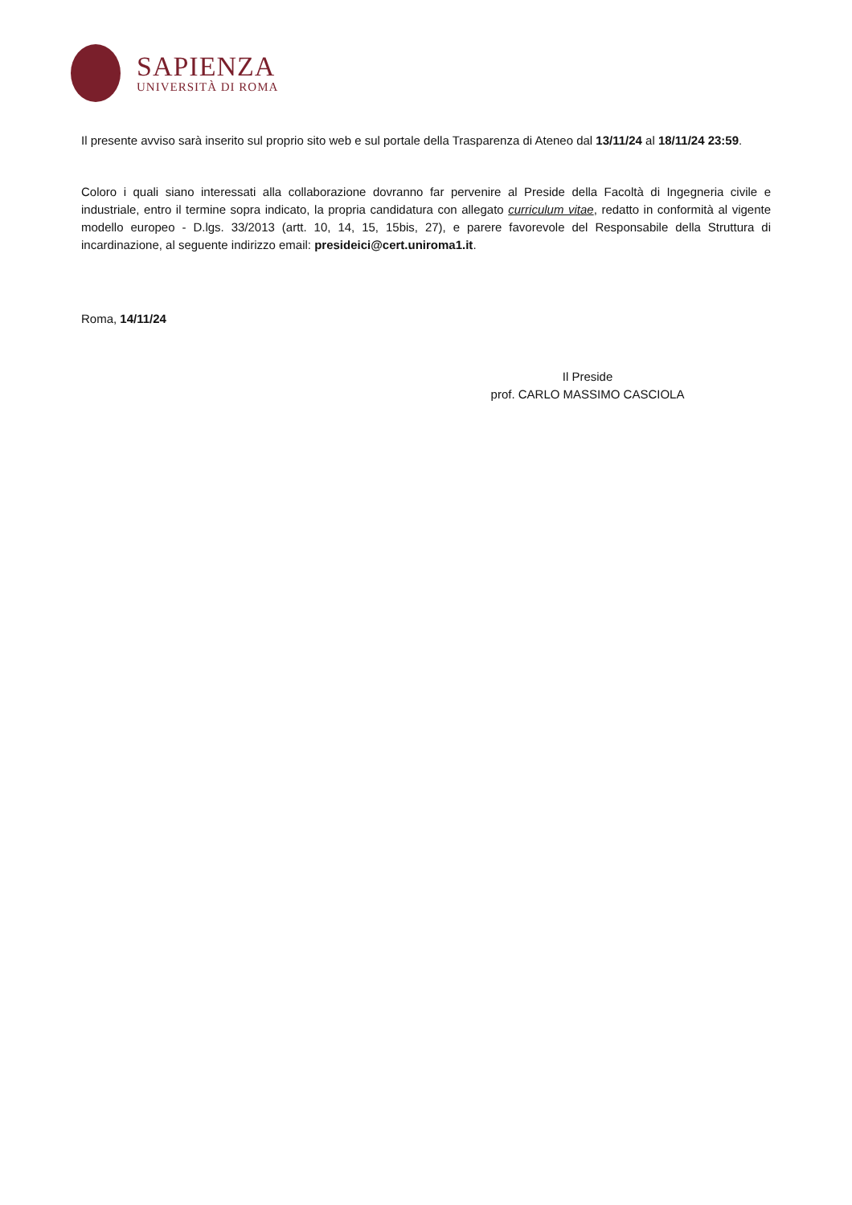SAPIENZA
UNIVERSITÀ DI ROMA
Il presente avviso sarà inserito sul proprio sito web e sul portale della Trasparenza di Ateneo dal 13/11/24 al 18/11/24 23:59.
Coloro i quali siano interessati alla collaborazione dovranno far pervenire al Preside della Facoltà di Ingegneria civile e industriale, entro il termine sopra indicato, la propria candidatura con allegato curriculum vitae, redatto in conformità al vigente modello europeo - D.lgs. 33/2013 (artt. 10, 14, 15, 15bis, 27), e parere favorevole del Responsabile della Struttura di incardinazione, al seguente indirizzo email: presideici@cert.uniroma1.it.
Roma, 14/11/24
Il Preside
prof. CARLO MASSIMO CASCIOLA